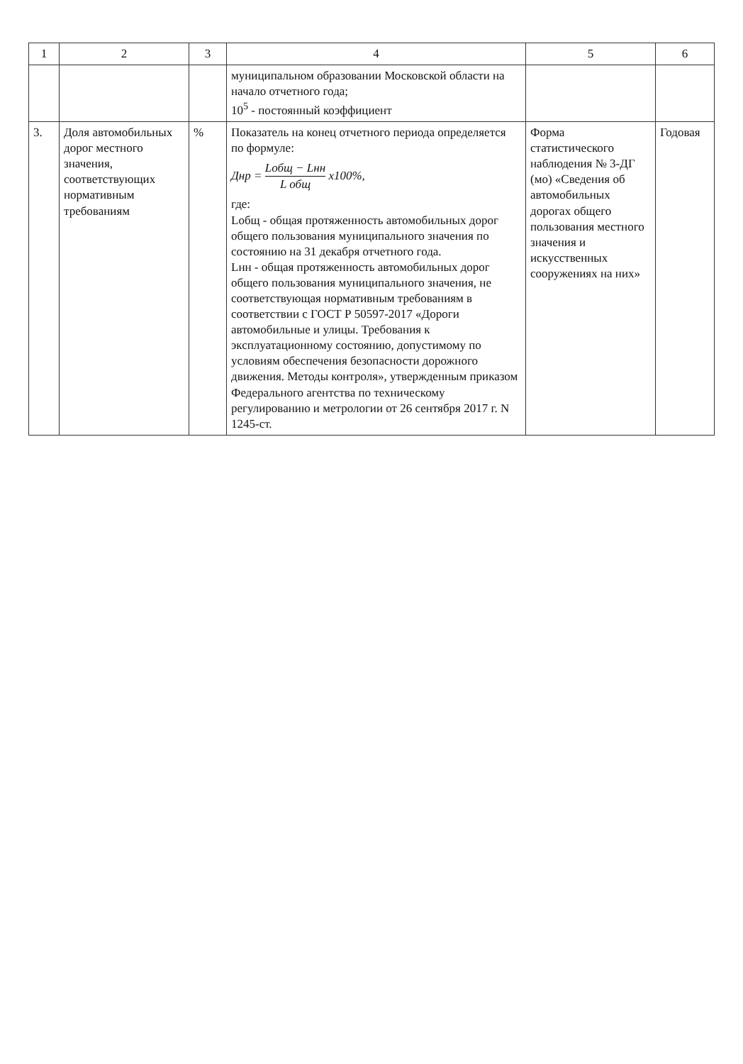| 1 | 2 | 3 | 4 | 5 | 6 |
| --- | --- | --- | --- | --- | --- |
| | | | муниципальном образовании Московской области на начало отчетного года; 10<sup>5</sup> - постоянный коэффициент | | |
| 3. | Доля автомобильных дорог местного значения, соответствующих нормативным требованиям | % | Показатель на конец отчетного периода определяется по формуле: Днр = Lобщ − Lнн L общ x100%, где: Lобщ - общая протяженность автомобильных дорог общего пользования муниципального значения по состоянию на 31 декабря отчетного года. Lнн - общая протяженность автомобильных дорог общего пользования муниципального значения, не соответствующая нормативным требованиям в соответствии с ГОСТ Р 50597-2017 «Дороги автомобильные и улицы. Требования к эксплуатационному состоянию, допустимому по условиям обеспечения безопасности дорожного движения. Методы контроля», утвержденным приказом Федерального агентства по техническому регулированию и метрологии от 26 сентября 2017 г. N 1245-ст. | Форма статистического наблюдения № 3-ДГ (мо) «Сведения об автомобильных дорогах общего пользования местного значения и искусственных сооружениях на них» | Годовая |